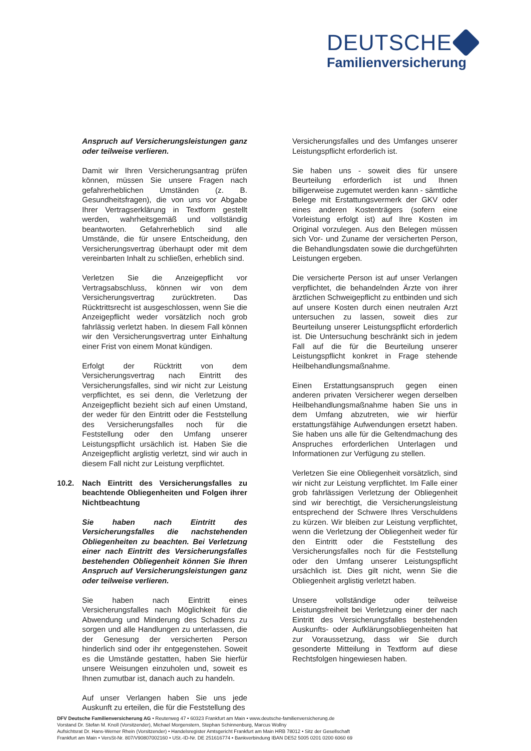DEUTSCHE
Familienversicherung
Anspruch auf Versicherungsleistungen ganz oder teilweise verlieren.
Damit wir Ihren Versicherungsantrag prüfen können, müssen Sie unsere Fragen nach gefahrerheblichen Umständen (z. B. Gesundheitsfragen), die von uns vor Abgabe Ihrer Vertragserklärung in Textform gestellt werden, wahrheitsgemäß und vollständig beantworten. Gefahrerheblich sind alle Umstände, die für unsere Entscheidung, den Versicherungsvertrag überhaupt oder mit dem vereinbarten Inhalt zu schließen, erheblich sind.
Verletzen Sie die Anzeigepflicht vor Vertragsabschluss, können wir von dem Versicherungsvertrag zurücktreten. Das Rücktrittsrecht ist ausgeschlossen, wenn Sie die Anzeigepflicht weder vorsätzlich noch grob fahrlässig verletzt haben. In diesem Fall können wir den Versicherungsvertrag unter Einhaltung einer Frist von einem Monat kündigen.
Erfolgt der Rücktritt von dem Versicherungsvertrag nach Eintritt des Versicherungsfalles, sind wir nicht zur Leistung verpflichtet, es sei denn, die Verletzung der Anzeigepflicht bezieht sich auf einen Umstand, der weder für den Eintritt oder die Feststellung des Versicherungsfalles noch für die Feststellung oder den Umfang unserer Leistungspflicht ursächlich ist. Haben Sie die Anzeigepflicht arglistig verletzt, sind wir auch in diesem Fall nicht zur Leistung verpflichtet.
10.2. Nach Eintritt des Versicherungsfalles zu beachtende Obliegenheiten und Folgen ihrer Nichtbeachtung
Sie haben nach Eintritt des Versicherungsfalles die nachstehenden Obliegenheiten zu beachten. Bei Verletzung einer nach Eintritt des Versicherungsfalles bestehenden Obliegenheit können Sie Ihren Anspruch auf Versicherungsleistungen ganz oder teilweise verlieren.
Sie haben nach Eintritt eines Versicherungsfalles nach Möglichkeit für die Abwendung und Minderung des Schadens zu sorgen und alle Handlungen zu unterlassen, die der Genesung der versicherten Person hinderlich sind oder ihr entgegenstehen. Soweit es die Umstände gestatten, haben Sie hierfür unsere Weisungen einzuholen und, soweit es Ihnen zumutbar ist, danach auch zu handeln.
Auf unser Verlangen haben Sie uns jede Auskunft zu erteilen, die für die Feststellung des
Versicherungsfalles und des Umfanges unserer Leistungspflicht erforderlich ist.
Sie haben uns - soweit dies für unsere Beurteilung erforderlich ist und Ihnen billigerweise zugemutet werden kann - sämtliche Belege mit Erstattungsvermerk der GKV oder eines anderen Kostenträgers (sofern eine Vorleistung erfolgt ist) auf Ihre Kosten im Original vorzulegen. Aus den Belegen müssen sich Vor- und Zuname der versicherten Person, die Behandlungsdaten sowie die durchgeführten Leistungen ergeben.
Die versicherte Person ist auf unser Verlangen verpflichtet, die behandelnden Ärzte von ihrer ärztlichen Schweigepflicht zu entbinden und sich auf unsere Kosten durch einen neutralen Arzt untersuchen zu lassen, soweit dies zur Beurteilung unserer Leistungspflicht erforderlich ist. Die Untersuchung beschränkt sich in jedem Fall auf die für die Beurteilung unserer Leistungspflicht konkret in Frage stehende Heilbehandlungsmaßnahme.
Einen Erstattungsanspruch gegen einen anderen privaten Versicherer wegen derselben Heilbehandlungsmaßnahme haben Sie uns in dem Umfang abzutreten, wie wir hierfür erstattungsfähige Aufwendungen ersetzt haben. Sie haben uns alle für die Geltendmachung des Anspruches erforderlichen Unterlagen und Informationen zur Verfügung zu stellen.
Verletzen Sie eine Obliegenheit vorsätzlich, sind wir nicht zur Leistung verpflichtet. Im Falle einer grob fahrlässigen Verletzung der Obliegenheit sind wir berechtigt, die Versicherungsleistung entsprechend der Schwere Ihres Verschuldens zu kürzen. Wir bleiben zur Leistung verpflichtet, wenn die Verletzung der Obliegenheit weder für den Eintritt oder die Feststellung des Versicherungsfalles noch für die Feststellung oder den Umfang unserer Leistungspflicht ursächlich ist. Dies gilt nicht, wenn Sie die Obliegenheit arglistig verletzt haben.
Unsere vollständige oder teilweise Leistungsfreiheit bei Verletzung einer der nach Eintritt des Versicherungsfalles bestehenden Auskunfts- oder Aufklärungsobliegenheiten hat zur Voraussetzung, dass wir Sie durch gesonderte Mitteilung in Textform auf diese Rechtsfolgen hingewiesen haben.
DFV Deutsche Familienversicherung AG • Reuterweg 47 • 60323 Frankfurt am Main • www.deutsche-familienversicherung.de
Vorstand Dr. Stefan M. Knoll (Vorsitzender), Michael Morgenstern, Stephan Schinnenburg, Marcus Wollny
Aufsichtsrat Dr. Hans-Werner Rhein (Vorsitzender) • Handelsregister Amtsgericht Frankfurt am Main HRB 78012 • Sitz der Gesellschaft
Frankfurt am Main • VersSt-Nr. 807/V90807002160 • USt.-ID-Nr. DE 251616774 • Bankverbindung IBAN DE52 5005 0201 0200 6060 69